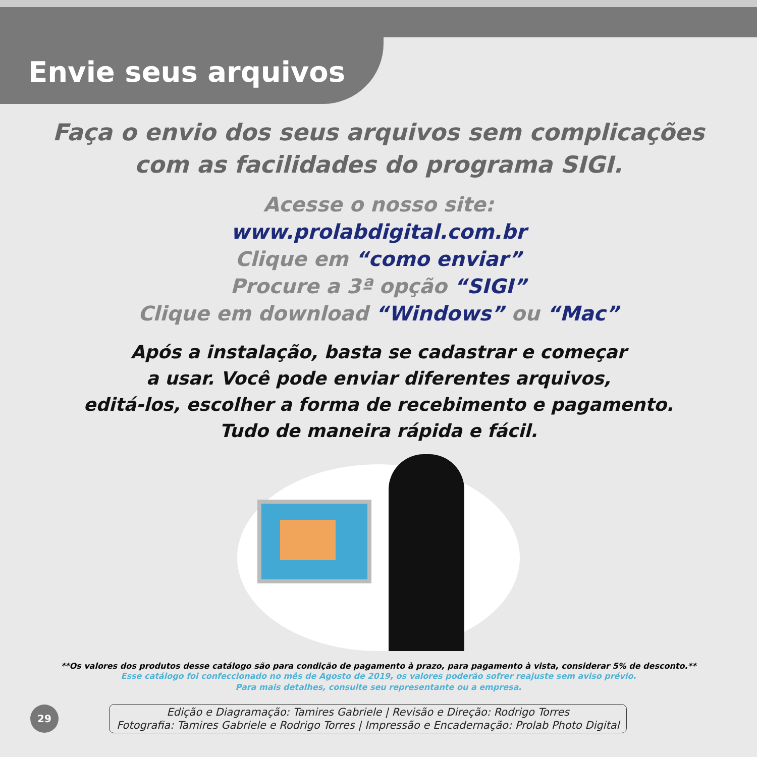Envie seus arquivos
Faça o envio dos seus arquivos sem complicações
com as facilidades do programa SIGI.
Acesse o nosso site:
www.prolabdigital.com.br
Clique em “como enviar”
Procure a 3ª opção “SIGI”
Clique em download “Windows” ou “Mac”
Após a instalação, basta se cadastrar e começar
a usar. Você pode enviar diferentes arquivos,
editá-los, escolher a forma de recebimento e pagamento.
Tudo de maneira rápida e fácil.
**Os valores dos produtos desse catálogo são para condição de pagamento à prazo, para pagamento à vista, considerar 5% de desconto.**
Esse catálogo foi confeccionado no mês de Agosto de 2019, os valores poderão sofrer reajuste sem aviso prévio.
Para mais detalhes, consulte seu representante ou a empresa.
29
Edição e Diagramação: Tamires Gabriele | Revisão e Direção: Rodrigo Torres
Fotografia: Tamires Gabriele e Rodrigo Torres | Impressão e Encadernação: Prolab Photo Digital